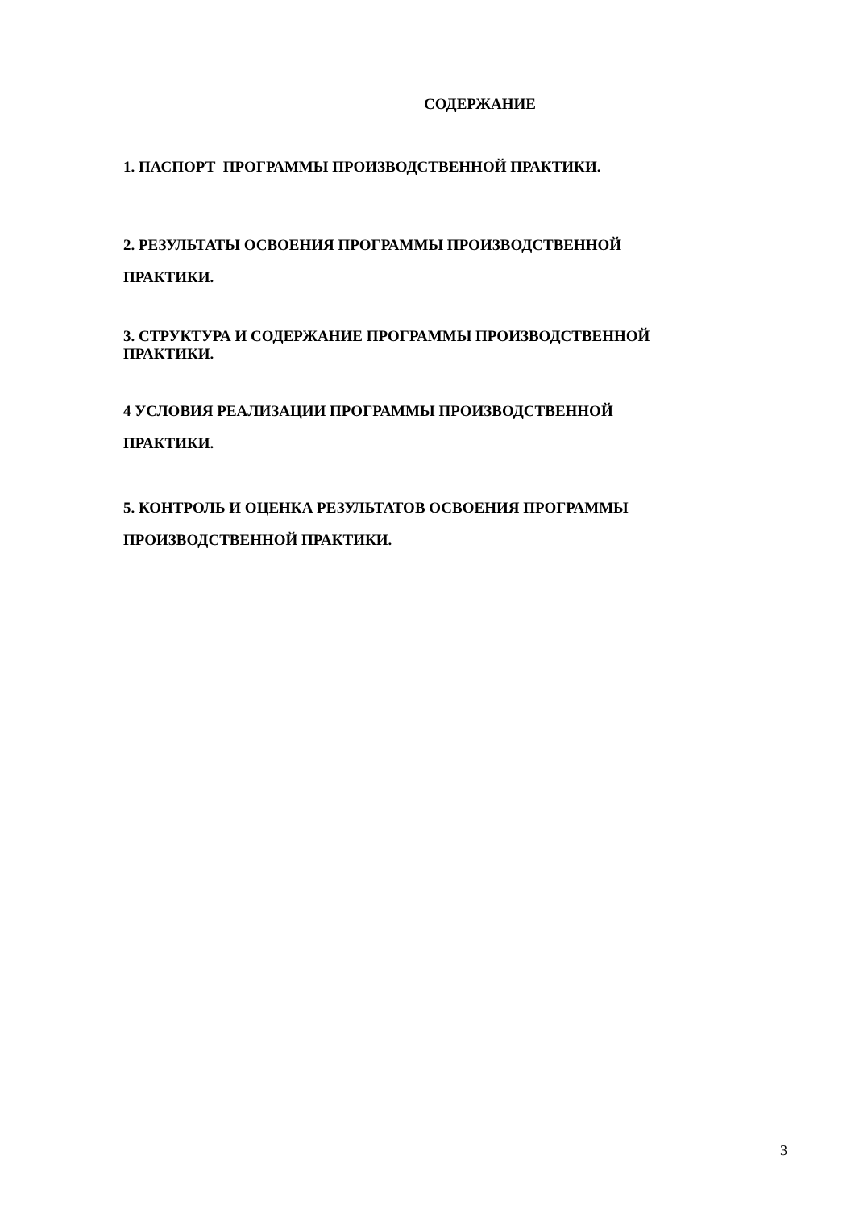СОДЕРЖАНИЕ
1. ПАСПОРТ ПРОГРАММЫ ПРОИЗВОДСТВЕННОЙ ПРАКТИКИ.
2. РЕЗУЛЬТАТЫ ОСВОЕНИЯ ПРОГРАММЫ ПРОИЗВОДСТВЕННОЙ
ПРАКТИКИ.
3. СТРУКТУРА И СОДЕРЖАНИЕ ПРОГРАММЫ ПРОИЗВОДСТВЕННОЙ
ПРАКТИКИ.
4 УСЛОВИЯ РЕАЛИЗАЦИИ ПРОГРАММЫ ПРОИЗВОДСТВЕННОЙ
ПРАКТИКИ.
5. КОНТРОЛЬ И ОЦЕНКА РЕЗУЛЬТАТОВ ОСВОЕНИЯ ПРОГРАММЫ
ПРОИЗВОДСТВЕННОЙ ПРАКТИКИ.
3